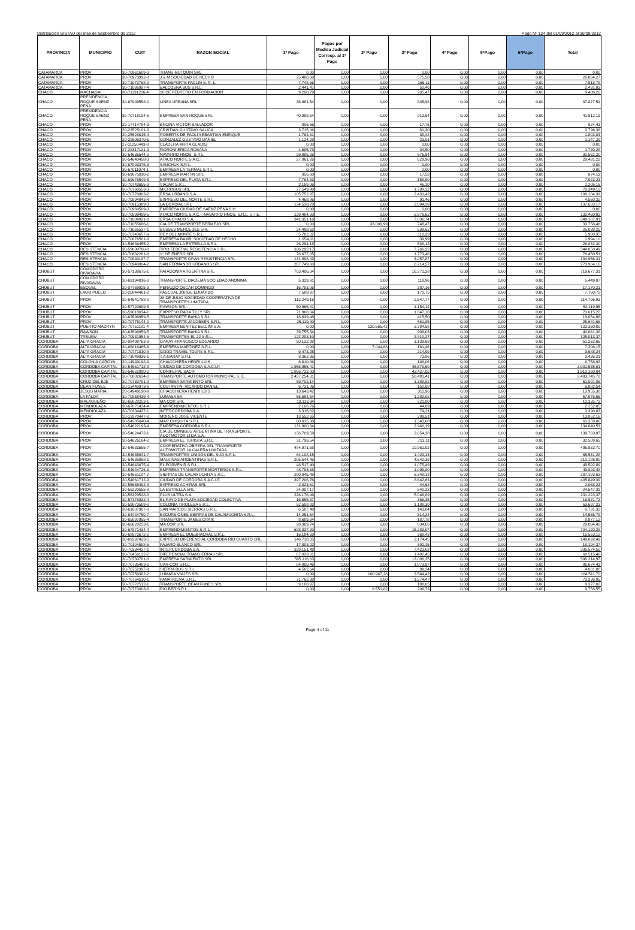Distribución SISTAU del mes de Septiembre de 2012 Pago Nº 124 del 01/09/2012 al 30/09/2012
| PROVINCIA | MUNICIPIO | CUIT | RAZON SOCIAL | 1º Pago | Pagos por Medida Judicial Corresp. al 1º Pago | 2º Pago | 3º Pago | 4º Pago | 5*Pago | 6*Pago | Total |
| --- | --- | --- | --- | --- | --- | --- | --- | --- | --- | --- | --- |
| CATAMARCA | PROV | 30-70961689-3 | TRANS MUTQUIN SRL | 0,00 | 0,00 | 0,00 | 0,00 | 0,00 | 0,00 | 0,00 | 0,00 |
| CATAMARCA | PROV | 30-70973992-8 | J & M SOCIEDAD DE HECHO | 25.488,68 | 0,00 | 0,00 | 575,58 | 0,00 | 0,00 | 0,00 | 26.064,27 |
| CATAMARCA | PROV | 30-71072768-2 | TRANSPORTE PACLIN S. R. L. | 7.748,66 | 0,00 | 0,00 | 165,11 | 0,00 | 0,00 | 0,00 | 7.913,78 |
| CATAMARCA | PROV | 30-71095997-4 | BALCOSNA BUS S.R.L. | 2.441,47 | 0,00 | 0,00 | 50,46 | 0,00 | 0,00 | 0,00 | 2.491,93 |
| CHACO | MACHAGAI | 30-71131266-4 | 10 DE FEBRERO EN FORMACION | 9.200,79 | 0,00 | 0,00 | 205,47 | 0,00 | 0,00 | 0,00 | 9.406,26 |
| CHACO | PRESIDENCIA ROQUE SAENZ PEÑA | 30-67009558-0 | LINEA URBANA SRL | 36.981,54 | 0,00 | 0,00 | 845,98 | 0,00 | 0,00 | 0,00 | 37.827,51 |
| CHACO | PRESIDENCIA ROQUE SAENZ PEÑA | 30-70718194-6 | EMPRESA SAN ROQUE SRL | 40.998,54 | 0,00 | 0,00 | 913,64 | 0,00 | 0,00 | 0,00 | 41.912,19 |
| CHACO | PROV | 20-17714784-3 | ENCINA VICTOR SALVADOR | 806,66 | 0,00 | 0,00 | 17,75 | 0,00 | 0,00 | 0,00 | 824,41 |
| CHACO | PROV | 20-23525181-8 | CRISTIAN GUSTAVO SALICA | 3.715,06 | 0,00 | 0,00 | 81,30 | 0,00 | 0,00 | 0,00 | 3.796,36 |
| CHACO | PROV | 20-25528615-4 | ROBERTS DE PAOLI SEBASTIAN ENRIQUE | 1.764,61 | 0,00 | 0,00 | 38,42 | 0,00 | 0,00 | 0,00 | 1.803,04 |
| CHACO | PROV | 20-28606370-6 | GONZALEZ GUSTAVO DANIEL | 1.124,28 | 0,00 | 0,00 | 23,01 | 0,00 | 0,00 | 0,00 | 1.147,29 |
| CHACO | PROV | 27-11250443-0 | CLADERA MIRTA GLADIS | 0,00 | 0,00 | 0,00 | 0,00 | 0,00 | 0,00 | 0,00 | 0,00 |
| CHACO | PROV | 27-28317121-9 | FIORONI ERICA ROSANA | 1.685,78 | 0,00 | 0,00 | 34,50 | 0,00 | 0,00 | 0,00 | 1.720,28 |
| CHACO | PROV | 30-54635544-2 | NAVARRO HNOS. S.R.L. | 29.885,26 | 0,00 | 0,00 | 676,94 | 0,00 | 0,00 | 0,00 | 30.562,20 |
| CHACO | PROV | 30-54640458-3 | ATACO NORTE S.A.C.I. | 27.861,26 | 0,00 | 0,00 | 629,96 | 0,00 | 0,00 | 0,00 | 28.491,22 |
| CHACO | PROV | 30-67003376-3 | SAUCHUK S.R.L. | 0,00 | 0,00 | 0,00 | 0,00 | 0,00 | 0,00 | 0,00 | 0,00 |
| CHACO | PROV | 30-67011074-1 | EMPRESA LA TERMAL S.R.L. | 0,00 | 0,00 | 0,00 | 0,00 | 0,00 | 0,00 | 0,00 | 0,00 |
| CHACO | PROV | 30-69675010-2 | EMPRESA MARTIN SRL | 856,60 | 0,00 | 0,00 | 17,53 | 0,00 | 0,00 | 0,00 | 874,13 |
| CHACO | PROV | 30-69676549-5 | EXPRESO DEL PLATA S.R.L. | 7.764,33 | 0,00 | 0,00 | 158,90 | 0,00 | 0,00 | 0,00 | 7.923,23 |
| CHACO | PROV | 30-70743655-3 | VIAJAR S.R.L. | 2.159,06 | 0,00 | 0,00 | 46,10 | 0,00 | 0,00 | 0,00 | 2.205,15 |
| CHACO | PROV | 30-70760553-3 | MICROBUS SRL | 77.549,80 | 0,00 | 0,00 | 1.799,32 | 0,00 | 0,00 | 0,00 | 79.349,12 |
| CHACO | PROV | 30-70778883-2 | ERSA URBANO S.A. | 105.752,97 | 0,00 | 0,00 | 2.431,42 | 0,00 | 0,00 | 0,00 | 108.184,39 |
| CHACO | PROV | 30-70894843-4 | EXPRESO DEL NORTE S.R.L. | 4.468,86 | 0,00 | 0,00 | 91,46 | 0,00 | 0,00 | 0,00 | 4.560,32 |
| CHACO | PROV | 30-70915389-3 | LA CORDIAL SRL | 134.538,78 | 0,00 | 0,00 | 3.094,39 | 0,00 | 0,00 | 0,00 | 137.633,17 |
| CHACO | PROV | 30-70960509-3 | EMPRESA CIUDAD DE SAENZ PEÑA S.H. | 0,00 | 0,00 | 0,00 | 0,00 | 0,00 | 0,00 | 0,00 | 0,00 |
| CHACO | PROV | 30-70999499-5 | ATACO NORTE S.A.C.I.-NAVARRO HNOS. S.R.L. U.T.E. | 129.484,20 | 0,00 | 0,00 | 2.976,62 | 0,00 | 0,00 | 0,00 | 132.460,82 |
| CHACO | PROV | 30-71004921-8 | ERSA CHACO S.A. | 341.351,16 | 0,00 | 0,00 | 7.836,74 | 0,00 | 0,00 | 0,00 | 349.187,91 |
| CHACO | PROV | 30-71055686-1 | CIA.DE TRANSPORTE BERMEJO SRL | 0,00 | 0,00 | 33.009,99 | 748,47 | 0,00 | 0,00 | 0,00 | 33.758,46 |
| CHACO | PROV | 30-71065537-1 | BUSSES MERCEDES SRL | 24.498,62 | 0,00 | 0,00 | 539,62 | 0,00 | 0,00 | 0,00 | 25.038,25 |
| CHACO | PROV | 33-70743657-9 | REY DEL MONTE S.R.L. | 5.782,02 | 0,00 | 0,00 | 118,33 | 0,00 | 0,00 | 0,00 | 5.900,35 |
| CHACO | PROV | 33-70876581-9 | EMPRESA BAMBI SOCIEDAD DE HECHO | 1.954,11 | 0,00 | 0,00 | 39,99 | 0,00 | 0,00 | 0,00 | 1.994,10 |
| CHACO | PROV | 34-54636455-2 | EMPRESA LA ESTRELLA S.R.L. | 26.294,18 | 0,00 | 0,00 | 538,12 | 0,00 | 0,00 | 0,00 | 26.832,30 |
| CHACO | RESISTENCIA | 30-59830760-8 | TIRO FEDERAL RESISTENCIA S.R.L. | 336.292,17 | 0,00 | 0,00 | 7.766,32 | 0,00 | 0,00 | 0,00 | 344.058,49 |
| CHACO | RESISTENCIA | 30-70832261-6 | 1° DE ENERO SRL | 76.677,05 | 0,00 | 0,00 | 1.773,46 | 0,00 | 0,00 | 0,00 | 78.450,51 |
| CHACO | RESISTENCIA | 30-70840187-7 | TRANSPORTE GRAN RESISTENCIA SRL | 131.898,43 | 0,00 | 0,00 | 3.057,87 | 0,00 | 0,00 | 0,00 | 134.956,31 |
| CHACO | RESISTENCIA | 30-70940804-2 | SAN FERNANDO URBANOS SRL | 267.749,60 | 0,00 | 0,00 | 6.214,57 | 0,00 | 0,00 | 0,00 | 273.964,16 |
| CHUBUT | COMODORO RIVADAVIA | 30-57138675-1 | PATAGONIA ARGENTINA SRL | 703.406,04 | 0,00 | 0,00 | 16.271,28 | 0,00 | 0,00 | 0,00 | 719.677,31 |
| CHUBUT | COMODORO RIVADAVIA | 30-69194816-8 | TRANSPORTE DIADEMA SOCIEDAD ANONIMA | 5.329,91 | 0,00 | 0,00 | 119,96 | 0,00 | 0,00 | 0,00 | 5.449,87 |
| CHUBUT | ESQUEL | 20-07769925-3 | PERAZZO OSCAR DOMINGO | 16.783,06 | 0,00 | 0,00 | 387,16 | 0,00 | 0,00 | 0,00 | 17.170,21 |
| CHUBUT | LAGO PUELO | 20-20844461-2 | PASCUAL JORGE EDUARDO | 7.588,97 | 0,00 | 0,00 | 171,75 | 0,00 | 0,00 | 0,00 | 7.760,72 |
| CHUBUT | PROV | 30-54641758-8 | 28 DE JULIO SOCIEDAD COOPERATIVA DE TRANSPORTES LIMITADA | 112.249,16 | 0,00 | 0,00 | 2.547,77 | 0,00 | 0,00 | 0,00 | 114.796,93 |
| CHUBUT | PROV | 30-57720689-5 | RAWSON SRL | 50.965,81 | 0,00 | 0,00 | 1.154,14 | 0,00 | 0,00 | 0,00 | 52.119,95 |
| CHUBUT | PROV | 30-59618034-1 | EXPRESO RADA TILLY SRL | 71.968,04 | 0,00 | 0,00 | 1.647,18 | 0,00 | 0,00 | 0,00 | 73.615,22 |
| CHUBUT | PROV | 30-63598959-5 | TRANSPORTE BAHIA S.R.L. | 18.639,48 | 0,00 | 0,00 | 415,50 | 0,00 | 0,00 | 0,00 | 19.054,98 |
| CHUBUT | PROV | 30-70775144-0 | TRANSPORTE JACOBSEN S.R.L. | 25.119,80 | 0,00 | 0,00 | 561,85 | 0,00 | 0,00 | 0,00 | 25.681,66 |
| CHUBUT | PUERTO MADRYN | 30-70751181-4 | EMPRESA BENITEZ BELLINI S.A. | 0,00 | 0,00 | 120.565,42 | 2.784,58 | 0,00 | 0,00 | 0,00 | 123.350,00 |
| CHUBUT | RAWSON | 30-63598959-5 | TRANSPORTE BAHIA S.R.L. | 39.755,34 | 0,00 | 0,00 | 906,03 | 0,00 | 0,00 | 0,00 | 40.661,38 |
| CHUBUT | TRELEW | 30-70931954-6 | TRANSPORTES EL 22 S.R.L. | 122.203,10 | 0,00 | 0,00 | 2.810,27 | 0,00 | 0,00 | 0,00 | 125.013,37 |
| CORDOBA | ALTA GRACIA | 20-08498763-9 | GARAY FRANCISCO EDGARDO | 50.122,98 | 0,00 | 0,00 | 1.139,68 | 0,00 | 0,00 | 0,00 | 51.262,66 |
| CORDOBA | ALTA GRACIA | 30-66816465-6 | EMPRESA MARTINEZ S.R.L. | 0,00 | 0,00 | 7.044,68 | 161,46 | 0,00 | 0,00 | 0,00 | 7.206,15 |
| CORDOBA | ALTA GRACIA | 30-70771010-8 | GOOD TRAVEL TOURS S.R.L. | 9.473,25 | 0,00 | 0,00 | 214,99 | 0,00 | 0,00 | 0,00 | 9.688,24 |
| CORDOBA | ALTA GRACIA | 30-71049936-1 | T.A.GARAY S.R.L | 3.362,35 | 0,00 | 0,00 | 73,86 | 0,00 | 0,00 | 0,00 | 3.436,21 |
| CORDOBA | COLONIA CAROYA | 20-14949198-9 | CHIACCHIERA HENRI LUIS | 6.610,86 | 0,00 | 0,00 | 148,06 | 0,00 | 0,00 | 0,00 | 6.758,92 |
| CORDOBA | CORDOBA CAPITAL | 30-54661712-9 | CIUDAD DE CORDOBA S.A.C.I.F. | 1.955.955,41 | 0,00 | 0,00 | 45.579,60 | 0,00 | 0,00 | 0,00 | 2.001.535,01 |
| CORDOBA | CORDOBA CAPITAL | 30-54662890-2 | CONIFERAL SACIF | 1.866.733,00 | 0,00 | 0,00 | 43.427,05 | 0,00 | 0,00 | 0,00 | 1.910.160,04 |
| CORDOBA | CORDOBA CAPITAL | 30-70802634-0 | TRANSPORTE AUTOMOTOR MUNICIPAL S. E. | 2.437.254,31 | 0,00 | 0,00 | 56.491,41 | 0,00 | 0,00 | 0,00 | 2.493.745,72 |
| CORDOBA | CRUZ DEL EJE | 30-70730781-8 | EMPRESA SARMIENTO SRL | 59.702,14 | 0,00 | 0,00 | 1.388,92 | 0,00 | 0,00 | 0,00 | 61.091,06 |
| CORDOBA | DEAN FUNES | 20-13440973-9 | COSTANTINI RICARDO DANIEL | 6.731,86 | 0,00 | 0,00 | 150,68 | 0,00 | 0,00 | 0,00 | 6.882,54 |
| CORDOBA | JESUS MARIA | 20-14949198-9 | CHIACCHIERA HENRI LUIS | 13.643,42 | 0,00 | 0,00 | 311,96 | 0,00 | 0,00 | 0,00 | 13.955,38 |
| CORDOBA | LA FALDA | 30-70858439-4 | LUMASA SA | 56.694,54 | 0,00 | 0,00 | 1.282,02 | 0,00 | 0,00 | 0,00 | 57.976,56 |
| CORDOBA | MALAGUEÑO | 30-66820253-1 | MA COR SRL | 10.113,94 | 0,00 | 0,00 | 221,80 | 0,00 | 0,00 | 0,00 | 10.335,73 |
| CORDOBA | MENDIOLAZA | 30-67871434-4 | EMPRENDIMIENTOS S.R.L. | 2.108,76 | 0,00 | 0,00 | 44,09 | 0,00 | 0,00 | 0,00 | 2.152,85 |
| CORDOBA | MENDIOLAZA | 30-70334427-1 | INTERCORDOBA S.A. | 3.316,62 | 0,00 | 0,00 | 74,21 | 0,00 | 0,00 | 0,00 | 3.390,83 |
| CORDOBA | PROV | 20-13370447-8 | MORENO JOSÉ VICENTE | 13.552,65 | 0,00 | 0,00 | 299,51 | 0,00 | 0,00 | 0,00 | 13.852,16 |
| CORDOBA | PROV | 30-54285640-4 | MAR CHIQUITA S.R.L. | 60.015,38 | 0,00 | 0,00 | 1.343,68 | 0,00 | 0,00 | 0,00 | 61.359,06 |
| CORDOBA | PROV | 30-54622193-4 | EMPRESA CORDOBA S.R.L. | 131.900,34 | 0,00 | 0,00 | 2.940,19 | 0,00 | 0,00 | 0,00 | 134.840,53 |
| CORDOBA | PROV | 30-54624472-1 | CIA DE OMNIBUS ARGENTINA DE TRANSPORTE AUOTMOTOR LTDA S.A. | 136.709,59 | 0,00 | 0,00 | 3.054,38 | 0,00 | 0,00 | 0,00 | 139.763,97 |
| CORDOBA | PROV | 30-54626164-2 | EMPRESA EL TURISTA S.R.L. | 31.796,54 | 0,00 | 0,00 | 713,11 | 0,00 | 0,00 | 0,00 | 32.509,65 |
| CORDOBA | PROV | 30-54633555-7 | COOPERATIVA OBRERA DEL TRANSPORTE AUTOMOTOR LA CALERA LIMITADA | 484.971,68 | 0,00 | 0,00 | 10.961,02 | 0,00 | 0,00 | 0,00 | 495.932,70 |
| CORDOBA | PROV | 30-54635841-7 | TRANSPORTES UNIDOS DEL SUD S.R.L. | 64.108,15 | 0,00 | 0,00 | 1.423,13 | 0,00 | 0,00 | 0,00 | 65.531,28 |
| CORDOBA | PROV | 30-54635858-1 | MALVINAS ARGENTINAS S.R.L. | 205.544,45 | 0,00 | 0,00 | 4.642,35 | 0,00 | 0,00 | 0,00 | 210.186,80 |
| CORDOBA | PROV | 30-54643075-4 | EL PORVENIR S.R.L. | 48.517,40 | 0,00 | 0,00 | 1.075,49 | 0,00 | 0,00 | 0,00 | 49.592,89 |
| CORDOBA | PROV | 30-54644726-6 | EMPRESA TRANSPORTE MORTEROS S.R.L. | 48.793,68 | 0,00 | 0,00 | 1.099,80 | 0,00 | 0,00 | 0,00 | 49.893,48 |
| CORDOBA | PROV | 30-54661187-2 | SIERRAS DE CALAMUCHITA S.R.L. | 280.845,49 | 0,00 | 0,00 | 6.348,13 | 0,00 | 0,00 | 0,00 | 287.193,63 |
| CORDOBA | PROV | 30-54661712-9 | CIUDAD DE CORDOBA S.A.C.I.F. | 397.206,76 | 0,00 | 0,00 | 8.642,63 | 0,00 | 0,00 | 0,00 | 405.849,39 |
| CORDOBA | PROV | 30-55665492-8 | EXPRESO ACHIRAS SRL | 2.023,61 | 0,00 | 0,00 | 44,62 | 0,00 | 0,00 | 0,00 | 2.068,23 |
| CORDOBA | PROV | 30-56220555-8 | LA ESTRELLA SRL | 24.007,17 | 0,00 | 0,00 | 540,22 | 0,00 | 0,00 | 0,00 | 24.547,39 |
| CORDOBA | PROV | 30-56329528-3 | PLUS ULTRA S.A. | 226.176,49 | 0,00 | 0,00 | 5.046,89 | 0,00 | 0,00 | 0,00 | 231.223,37 |
| CORDOBA | PROV | 30-57176932-4 | EL RAYO DE PLATA SOCIEDAD COLECTIVA | 16.555,37 | 0,00 | 0,00 | 366,35 | 0,00 | 0,00 | 0,00 | 16.921,72 |
| CORDOBA | PROV | 30-59873589-8 | COLONIA TIROLESA S.R.L. | 52.508,93 | 0,00 | 0,00 | 1.188,30 | 0,00 | 0,00 | 0,00 | 53.697,23 |
| CORDOBA | PROV | 30-61087907-8 | SAN MARCOS SIERRAS S.R.L. | 6.587,48 | 0,00 | 0,00 | 143,84 | 0,00 | 0,00 | 0,00 | 6.731,32 |
| CORDOBA | PROV | 30-64484750-7 | EXCURSIONES SIERRAS DE CALAMUCHITA S.R.L. | 14.251,54 | 0,00 | 0,00 | 314,24 | 0,00 | 0,00 | 0,00 | 14.565,78 |
| CORDOBA | PROV | 30-65897955-4 | TRANSPORTE JAMES CRAIK | 8.689,34 | 0,00 | 0,00 | 187,78 | 0,00 | 0,00 | 0,00 | 8.877,12 |
| CORDOBA | PROV | 30-66820253-1 | MA COR SRL | 28.369,74 | 0,00 | 0,00 | 634,66 | 0,00 | 0,00 | 0,00 | 29.004,40 |
| CORDOBA | PROV | 30-67871434-4 | EMPRENDIMIENTOS S.R.L. | 688.837,20 | 0,00 | 0,00 | 15.283,07 | 0,00 | 0,00 | 0,00 | 704.120,28 |
| CORDOBA | PROV | 30-68973672-2 | EMPRESA EL QUEBRACHAL S.R.L. | 16.184,69 | 0,00 | 0,00 | 368,43 | 0,00 | 0,00 | 0,00 | 16.553,12 |
| CORDOBA | PROV | 30-69297423-5 | EXPRESO DIFERENCIAL CORDOBA RIO CUARTO SRL. | 146.718,05 | 0,00 | 0,00 | 3.174,45 | 0,00 | 0,00 | 0,00 | 149.892,49 |
| CORDOBA | PROV | 30-70104598-6 | PAJARO BLANCO SRL | 17.803,22 | 0,00 | 0,00 | 391,15 | 0,00 | 0,00 | 0,00 | 18.194,37 |
| CORDOBA | PROV | 30-70334427-1 | INTERCORDOBA S.A. | 329.151,48 | 0,00 | 0,00 | 7.423,02 | 0,00 | 0,00 | 0,00 | 336.574,50 |
| CORDOBA | PROV | 30-70456132-2 | DIFERENCIAL TRANSIERRAS SRL | 67.033,01 | 0,00 | 0,00 | 1.482,45 | 0,00 | 0,00 | 0,00 | 68.515,46 |
| CORDOBA | PROV | 30-70730781-8 | EMPRESA SARMIENTO SRL | 585.116,63 | 0,00 | 0,00 | 13.098,35 | 0,00 | 0,00 | 0,00 | 598.214,97 |
| CORDOBA | PROV | 30-70735483-2 | CAR-COR S.R.L. | 84.800,46 | 0,00 | 0,00 | 1.873,97 | 0,00 | 0,00 | 0,00 | 86.674,43 |
| CORDOBA | PROV | 30-70752397-9 | SIERRA BUS S.R.L | 4.562,64 | 0,00 | 0,00 | 99,24 | 0,00 | 0,00 | 0,00 | 4.661,88 |
| CORDOBA | PROV | 30-70756382-2 | LUMASA VIAJES SRL | 0,00 | 0,00 | 160.967,28 | 3.544,42 | 0,00 | 0,00 | 0,00 | 164.511,70 |
| CORDOBA | PROV | 30-70764510-1 | PANAHOLMA S.R.L. | 71.762,38 | 0,00 | 0,00 | 1.574,47 | 0,00 | 0,00 | 0,00 | 73.336,85 |
| CORDOBA | PROV | 30-70772512-1 | TRANSPORTE DEAN FUNES SRL | 9.188,97 | 0,00 | 0,00 | 188,05 | 0,00 | 0,00 | 0,00 | 9.377,02 |
| CORDOBA | PROV | 30-70773003-6 | RIO BER S.R.L. | 0,00 | 0,00 | 9.551,82 | 206,73 | 0,00 | 0,00 | 0,00 | 9.758,55 |
Page 4 of 11